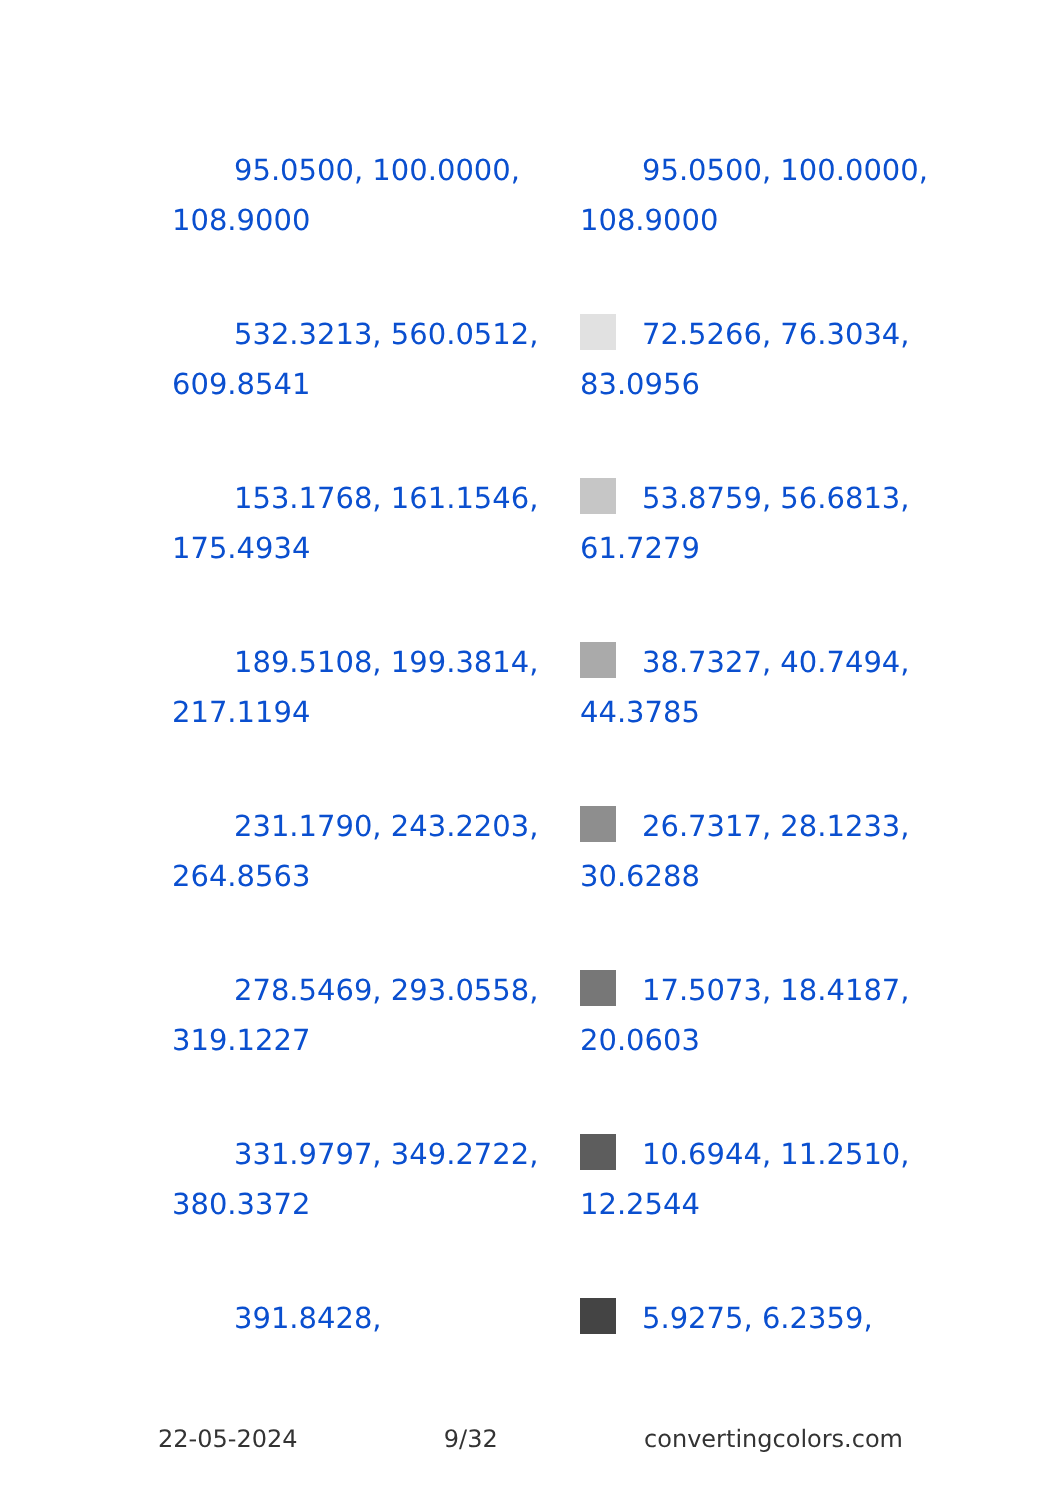| 95.0500, 100.0000, 108.9000 | 95.0500, 100.0000, 108.9000 |
| 532.3213, 560.0512, 609.8541 | 72.5266, 76.3034, 83.0956 |
| 153.1768, 161.1546, 175.4934 | 53.8759, 56.6813, 61.7279 |
| 189.5108, 199.3814, 217.1194 | 38.7327, 40.7494, 44.3785 |
| 231.1790, 243.2203, 264.8563 | 26.7317, 28.1233, 30.6288 |
| 278.5469, 293.0558, 319.1227 | 17.5073, 18.4187, 20.0603 |
| 331.9797, 349.2722, 380.3372 | 10.6944, 11.2510, 12.2544 |
| 391.8428, | 5.9275, 6.2359, |
22-05-2024 9/32 convertingcolors.com